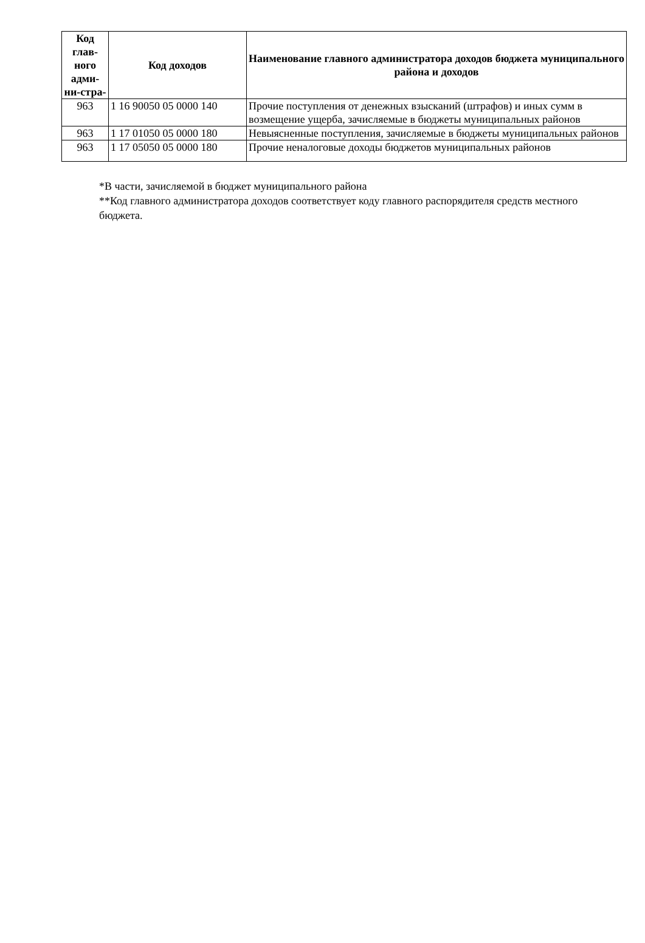| Код глав-ного адми-ни-стра- | Код доходов | Наименование главного администратора доходов бюджета муниципального района и доходов |
| --- | --- | --- |
| 963 | 1 16 90050 05 0000 140 | Прочие поступления от денежных взысканий (штрафов) и иных сумм в возмещение ущерба, зачисляемые в бюджеты муниципальных районов |
| 963 | 1 17 01050 05 0000 180 | Невыясненные поступления, зачисляемые в бюджеты муниципальных районов |
| 963 | 1 17 05050 05 0000 180 | Прочие неналоговые доходы бюджетов муниципальных районов |
*В части, зачисляемой в бюджет муниципального района
**Код главного администратора доходов соответствует коду главного распорядителя средств местного бюджета.